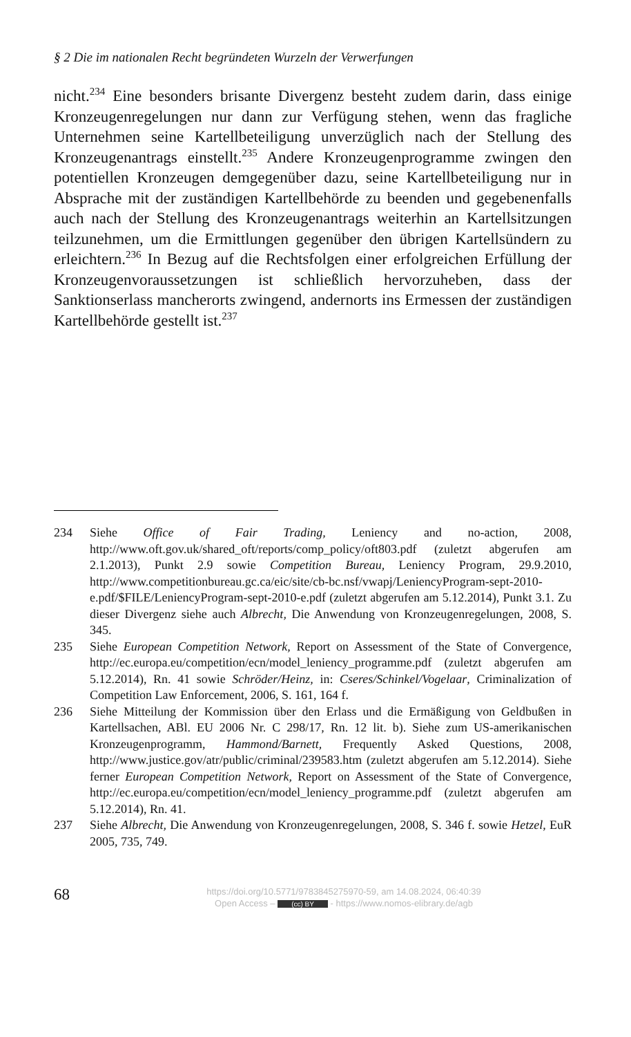§ 2 Die im nationalen Recht begründeten Wurzeln der Verwerfungen
nicht.<sup>234</sup> Eine besonders brisante Divergenz besteht zudem darin, dass einige Kronzeugenregelungen nur dann zur Verfügung stehen, wenn das fragliche Unternehmen seine Kartellbeteiligung unverzüglich nach der Stellung des Kronzeugenantrags einstellt.<sup>235</sup> Andere Kronzeugenprogramme zwingen den potentiellen Kronzeugen demgegenüber dazu, seine Kartellbeteiligung nur in Absprache mit der zuständigen Kartellbehörde zu beenden und gegebenenfalls auch nach der Stellung des Kronzeugenantrags weiterhin an Kartellsitzungen teilzunehmen, um die Ermittlungen gegenüber den übrigen Kartellsündern zu erleichtern.<sup>236</sup> In Bezug auf die Rechtsfolgen einer erfolgreichen Erfüllung der Kronzeugenvoraussetzungen ist schließlich hervorzuheben, dass der Sanktionserlass mancherorts zwingend, andernorts ins Ermessen der zuständigen Kartellbehörde gestellt ist.<sup>237</sup>
234 Siehe Office of Fair Trading, Leniency and no-action, 2008, http://www.oft.gov.uk/shared_oft/reports/comp_policy/oft803.pdf (zuletzt abgerufen am 2.1.2013), Punkt 2.9 sowie Competition Bureau, Leniency Program, 29.9.2010, http://www.competitionbureau.gc.ca/eic/site/cb-bc.nsf/vwapj/LeniencyProgram-sept-2010-e.pdf/$FILE/LeniencyProgram-sept-2010-e.pdf (zuletzt abgerufen am 5.12.2014), Punkt 3.1. Zu dieser Divergenz siehe auch Albrecht, Die Anwendung von Kronzeugenregelungen, 2008, S. 345.
235 Siehe European Competition Network, Report on Assessment of the State of Convergence, http://ec.europa.eu/competition/ecn/model_leniency_programme.pdf (zuletzt abgerufen am 5.12.2014), Rn. 41 sowie Schröder/Heinz, in: Cseres/Schinkel/Vogelaar, Criminalization of Competition Law Enforcement, 2006, S. 161, 164 f.
236 Siehe Mitteilung der Kommission über den Erlass und die Ermäßigung von Geldbußen in Kartellsachen, ABl. EU 2006 Nr. C 298/17, Rn. 12 lit. b). Siehe zum US-amerikanischen Kronzeugenprogramm, Hammond/Barnett, Frequently Asked Questions, 2008, http://www.justice.gov/atr/public/criminal/239583.htm (zuletzt abgerufen am 5.12.2014). Siehe ferner European Competition Network, Report on Assessment of the State of Convergence, http://ec.europa.eu/competition/ecn/model_leniency_programme.pdf (zuletzt abgerufen am 5.12.2014), Rn. 41.
237 Siehe Albrecht, Die Anwendung von Kronzeugenregelungen, 2008, S. 346 f. sowie Hetzel, EuR 2005, 735, 749.
68
https://doi.org/10.5771/9783845275970-59, am 14.08.2024, 06:40:39
Open Access – (cc) BY - https://www.nomos-elibrary.de/agb